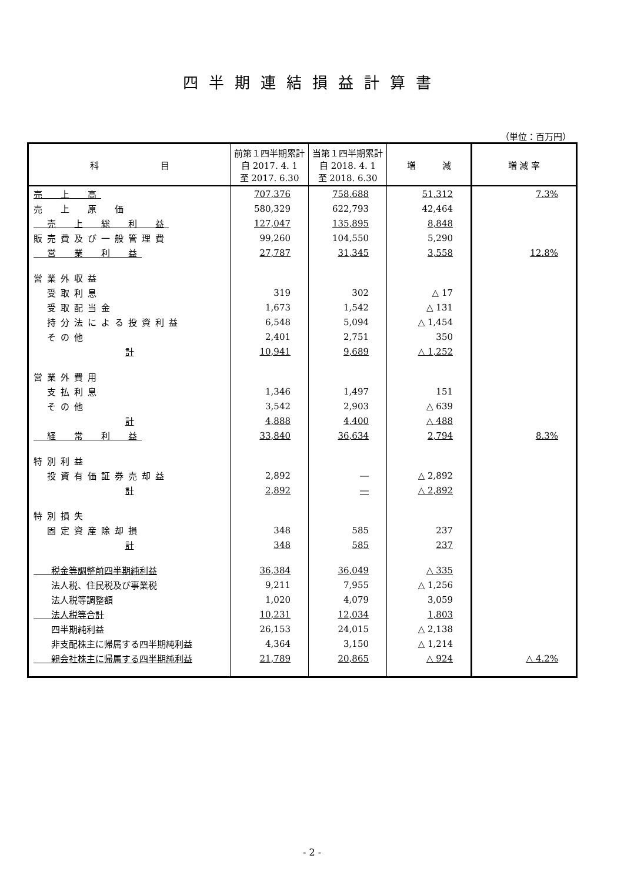四半期連結損益計算書
（単位：百万円）
| 科 目 | 前第１四半期累計 自 2017. 4. 1 至 2017. 6.30 | 当第１四半期累計 自 2018. 4. 1 至 2018. 6.30 | 増 減 | 増 減 率 |
| --- | --- | --- | --- | --- |
| 売 上 高 | 707,376 | 758,688 | 51,312 | 7.3% |
| 売 上 原 価 | 580,329 | 622,793 | 42,464 | |
| 売 上 総 利 益 | 127,047 | 135,895 | 8,848 | |
| 販売費及び一般管理費 | 99,260 | 104,550 | 5,290 | |
| 営 業 利 益 | 27,787 | 31,345 | 3,558 | 12.8% |
| 営業外収益 | | | | |
| 受取利息 | 319 | 302 | △ 17 | |
| 受取配当金 | 1,673 | 1,542 | △ 131 | |
| 持分法による投資利益 | 6,548 | 5,094 | △ 1,454 | |
| その他 | 2,401 | 2,751 | 350 | |
| 計 | 10,941 | 9,689 | △ 1,252 | |
| 営業外費用 | | | | |
| 支払利息 | 1,346 | 1,497 | 151 | |
| その他 | 3,542 | 2,903 | △ 639 | |
| 計 | 4,888 | 4,400 | △ 488 | |
| 経 常 利 益 | 33,840 | 36,634 | 2,794 | 8.3% |
| 特別利益 | | | | |
| 投資有価証券売却益 | 2,892 | ― | △ 2,892 | |
| 計 | 2,892 | ― | △ 2,892 | |
| 特別損失 | | | | |
| 固定資産除却損 | 348 | 585 | 237 | |
| 計 | 348 | 585 | 237 | |
| 税金等調整前四半期純利益 | 36,384 | 36,049 | △ 335 | |
| 法人税、住民税及び事業税 | 9,211 | 7,955 | △ 1,256 | |
| 法人税等調整額 | 1,020 | 4,079 | 3,059 | |
| 法人税等合計 | 10,231 | 12,034 | 1,803 | |
| 四半期純利益 | 26,153 | 24,015 | △ 2,138 | |
| 非支配株主に帰属する四半期純利益 | 4,364 | 3,150 | △ 1,214 | |
| 親会社株主に帰属する四半期純利益 | 21,789 | 20,865 | △ 924 | △ 4.2% |
- 2 -